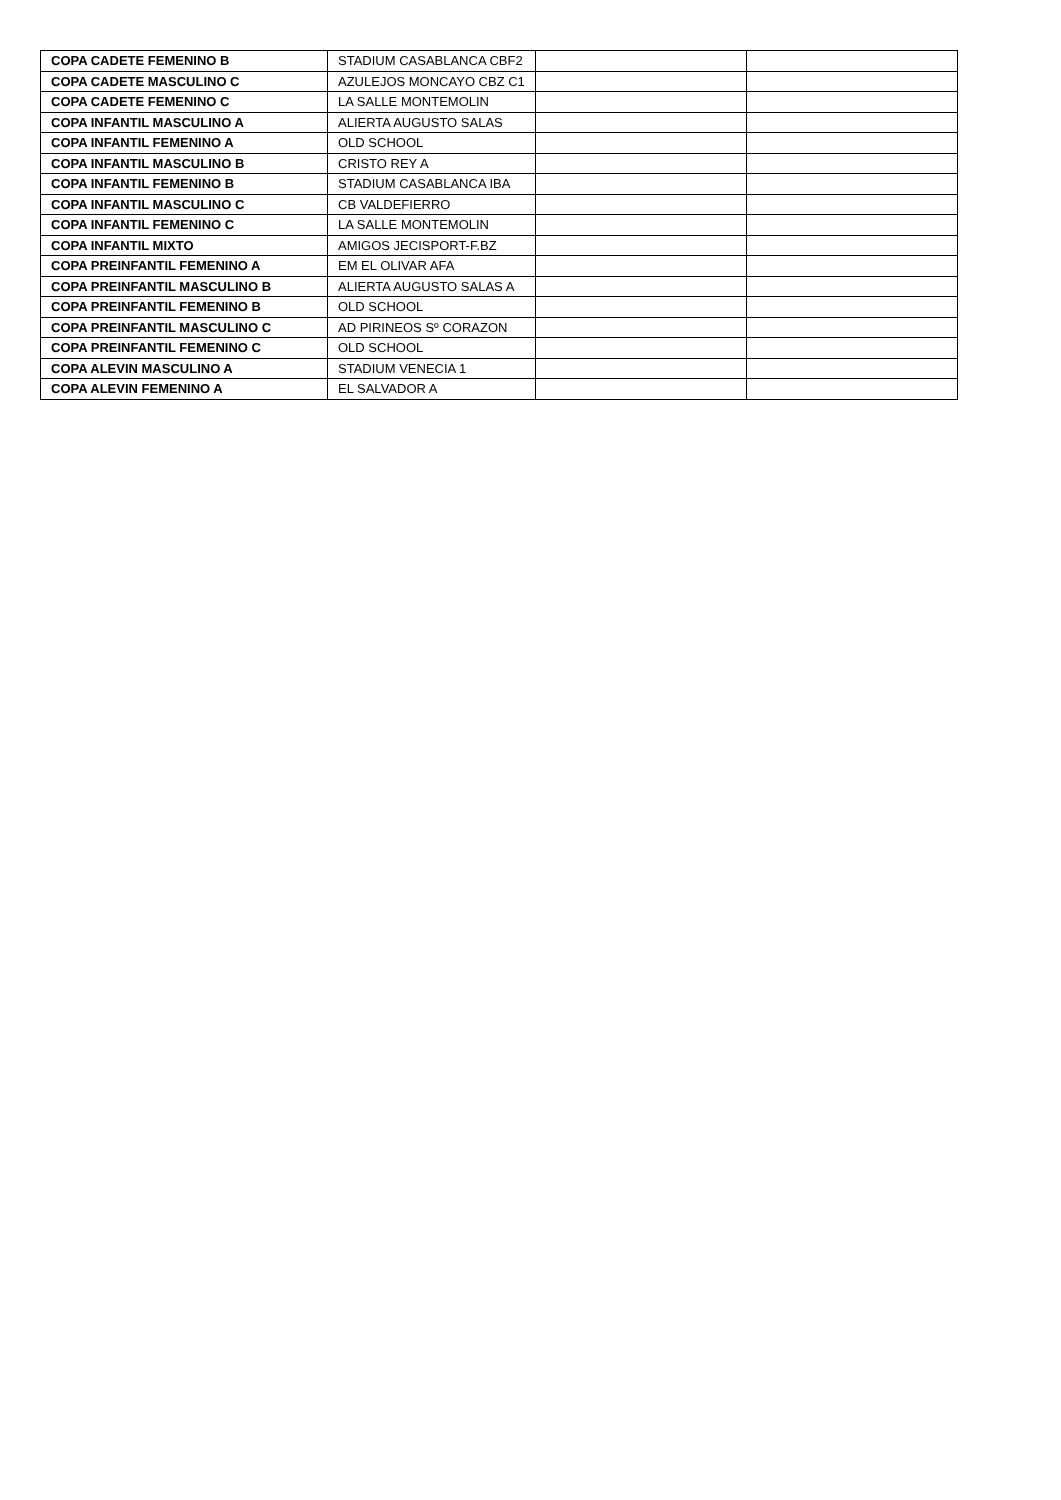| COPA CADETE FEMENINO B | STADIUM CASABLANCA CBF2 | | |
| COPA CADETE MASCULINO C | AZULEJOS MONCAYO CBZ C1 | | |
| COPA CADETE FEMENINO C | LA SALLE MONTEMOLIN | | |
| COPA INFANTIL MASCULINO A | ALIERTA AUGUSTO SALAS | | |
| COPA INFANTIL FEMENINO A | OLD SCHOOL | | |
| COPA INFANTIL MASCULINO B | CRISTO REY A | | |
| COPA INFANTIL FEMENINO B | STADIUM CASABLANCA IBA | | |
| COPA INFANTIL MASCULINO C | CB VALDEFIERRO | | |
| COPA INFANTIL FEMENINO C | LA SALLE MONTEMOLIN | | |
| COPA INFANTIL MIXTO | AMIGOS JECISPORT-F.BZ | | |
| COPA PREINFANTIL FEMENINO A | EM EL OLIVAR AFA | | |
| COPA PREINFANTIL MASCULINO B | ALIERTA AUGUSTO SALAS A | | |
| COPA PREINFANTIL FEMENINO B | OLD SCHOOL | | |
| COPA PREINFANTIL MASCULINO C | AD PIRINEOS Sº CORAZON | | |
| COPA PREINFANTIL FEMENINO C | OLD SCHOOL | | |
| COPA ALEVIN MASCULINO A | STADIUM VENECIA 1 | | |
| COPA ALEVIN FEMENINO A | EL SALVADOR A | | |